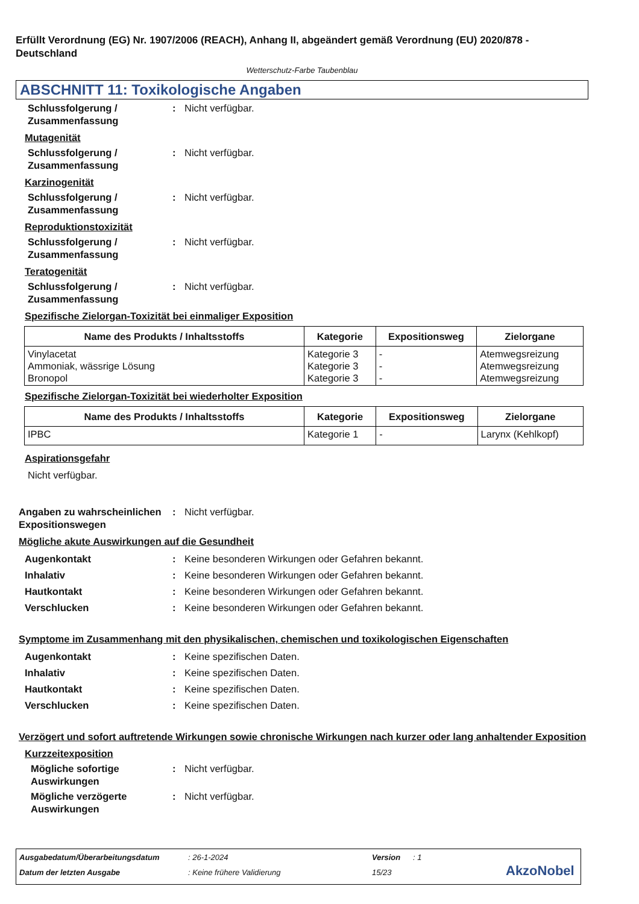Erfüllt Verordnung (EG) Nr. 1907/2006 (REACH), Anhang II, abgeändert gemäß Verordnung (EU) 2020/878 - Deutschland
Wetterschutz-Farbe Taubenblau
ABSCHNITT 11: Toxikologische Angaben
Schlussfolgerung / Zusammenfassung
: Nicht verfügbar.
Mutagenität
Schlussfolgerung / Zusammenfassung
: Nicht verfügbar.
Karzinogenität
Schlussfolgerung / Zusammenfassung
: Nicht verfügbar.
Reproduktionstoxizität
Schlussfolgerung / Zusammenfassung
: Nicht verfügbar.
Teratogenität
Schlussfolgerung / Zusammenfassung
: Nicht verfügbar.
Spezifische Zielorgan-Toxizität bei einmaliger Exposition
| Name des Produkts / Inhaltsstoffs | Kategorie | Expositionsweg | Zielorgane |
| --- | --- | --- | --- |
| Vinylacetat Ammoniak, wässrige Lösung Bronopol | Kategorie 3 Kategorie 3 Kategorie 3 | - - - | Atemwegsreizung Atemwegsreizung Atemwegsreizung |
Spezifische Zielorgan-Toxizität bei wiederholter Exposition
| Name des Produkts / Inhaltsstoffs | Kategorie | Expositionsweg | Zielorgane |
| --- | --- | --- | --- |
| IPBC | Kategorie 1 | - | Larynx (Kehlkopf) |
Aspirationsgefahr
Nicht verfügbar.
Angaben zu wahrscheinlichen Expositionswegen
: Nicht verfügbar.
Mögliche akute Auswirkungen auf die Gesundheit
Augenkontakt : Keine besonderen Wirkungen oder Gefahren bekannt.
Inhalativ : Keine besonderen Wirkungen oder Gefahren bekannt.
Hautkontakt : Keine besonderen Wirkungen oder Gefahren bekannt.
Verschlucken : Keine besonderen Wirkungen oder Gefahren bekannt.
Symptome im Zusammenhang mit den physikalischen, chemischen und toxikologischen Eigenschaften
Augenkontakt : Keine spezifischen Daten.
Inhalativ : Keine spezifischen Daten.
Hautkontakt : Keine spezifischen Daten.
Verschlucken : Keine spezifischen Daten.
Verzögert und sofort auftretende Wirkungen sowie chronische Wirkungen nach kurzer oder lang anhaltender Exposition
Kurzzeitexposition
Mögliche sofortige Auswirkungen
: Nicht verfügbar.
Mögliche verzögerte Auswirkungen
: Nicht verfügbar.
Ausgabedatum/Überarbeitungsdatum: 26-1-2024 Version: 1
Datum der letzten Ausgabe: Keine frühere Validierung 15/23 AkzoNobel